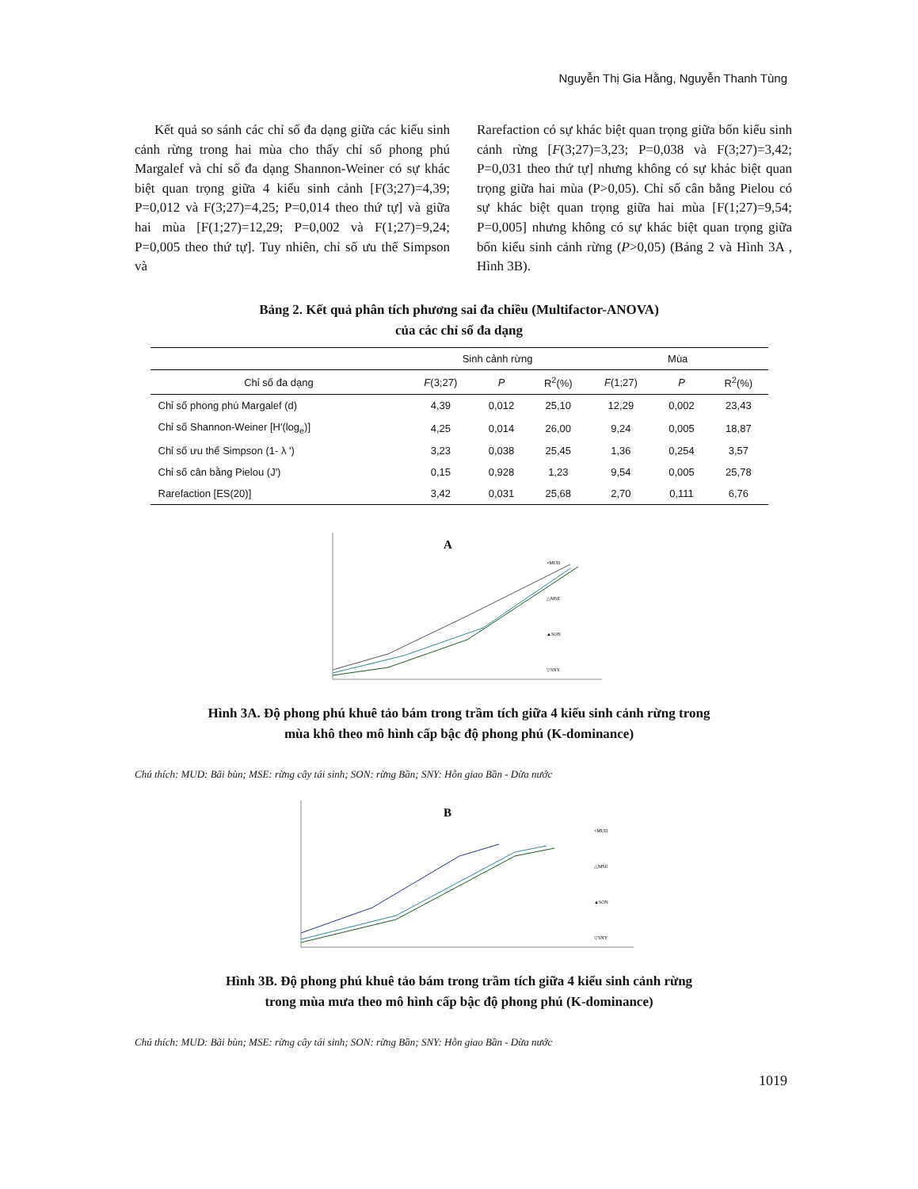Nguyễn Thị Gia Hằng, Nguyễn Thanh Tùng
Kết quả so sánh các chỉ số đa dạng giữa các kiểu sinh cảnh rừng trong hai mùa cho thấy chỉ số phong phú Margalef và chỉ số đa dạng Shannon-Weiner có sự khác biệt quan trọng giữa 4 kiểu sinh cảnh [F(3;27)=4,39; P=0,012 và F(3;27)=4,25; P=0,014 theo thứ tự] và giữa hai mùa [F(1;27)=12,29; P=0,002 và F(1;27)=9,24; P=0,005 theo thứ tự]. Tuy nhiên, chỉ số ưu thế Simpson và
Rarefaction có sự khác biệt quan trọng giữa bốn kiểu sinh cảnh rừng [F(3;27)=3,23; P=0,038 và F(3;27)=3,42; P=0,031 theo thứ tự] nhưng không có sự khác biệt quan trọng giữa hai mùa (P>0,05). Chỉ số cân bằng Pielou có sự khác biệt quan trọng giữa hai mùa [F(1;27)=9,54; P=0,005] nhưng không có sự khác biệt quan trọng giữa bốn kiểu sinh cảnh rừng (P>0,05) (Bảng 2 và Hình 3A , Hình 3B).
Bảng 2. Kết quả phân tích phương sai đa chiều (Multifactor-ANOVA)
của các chỉ số đa dạng
| | Sinh cảnh rừng | | | Mùa | | |
| --- | --- | --- | --- | --- | --- | --- |
| Chỉ số đa dạng | F (3;27) | P | R<sup>2</sup>(%) | F (1;27) | P | R<sup>2</sup>(%) |
| Chỉ số phong phú Margalef (d) | 4,39 | 0,012 | 25,10 | 12,29 | 0,002 | 23,43 |
| Chỉ số Shannon-Weiner [H'(log<sub>e</sub>)] | 4,25 | 0,014 | 26,00 | 9,24 | 0,005 | 18,87 |
| Chỉ số ưu thế Simpson (1- λ ') | 3,23 | 0,038 | 25,45 | 1,36 | 0,254 | 3,57 |
| Chỉ số cân bằng Pielou (J') | 0,15 | 0,928 | 1,23 | 9,54 | 0,005 | 25,78 |
| Rarefaction [ES(20)] | 3,42 | 0,031 | 25,68 | 2,70 | 0,111 | 6,76 |
A
×MUD
△MSE
▲SON
▽SNY
Hình 3A. Độ phong phú khuê tảo bám trong trầm tích giữa 4 kiểu sinh cảnh rừng trong
mùa khô theo mô hình cấp bậc độ phong phú (K-dominance)
Chú thích: MUD: Bãi bùn; MSE: rừng cây tái sinh; SON: rừng Bần; SNY: Hỗn giao Bần - Dừa nước
B
×MUD
△MSE
▲SON
▽SNY
Hình 3B. Độ phong phú khuê tảo bám trong trầm tích giữa 4 kiểu sinh cảnh rừng
trong mùa mưa theo mô hình cấp bậc độ phong phú (K-dominance)
Chú thích: MUD: Bãi bùn; MSE: rừng cây tái sinh; SON: rừng Bần; SNY: Hỗn giao Bần - Dừa nước
1019